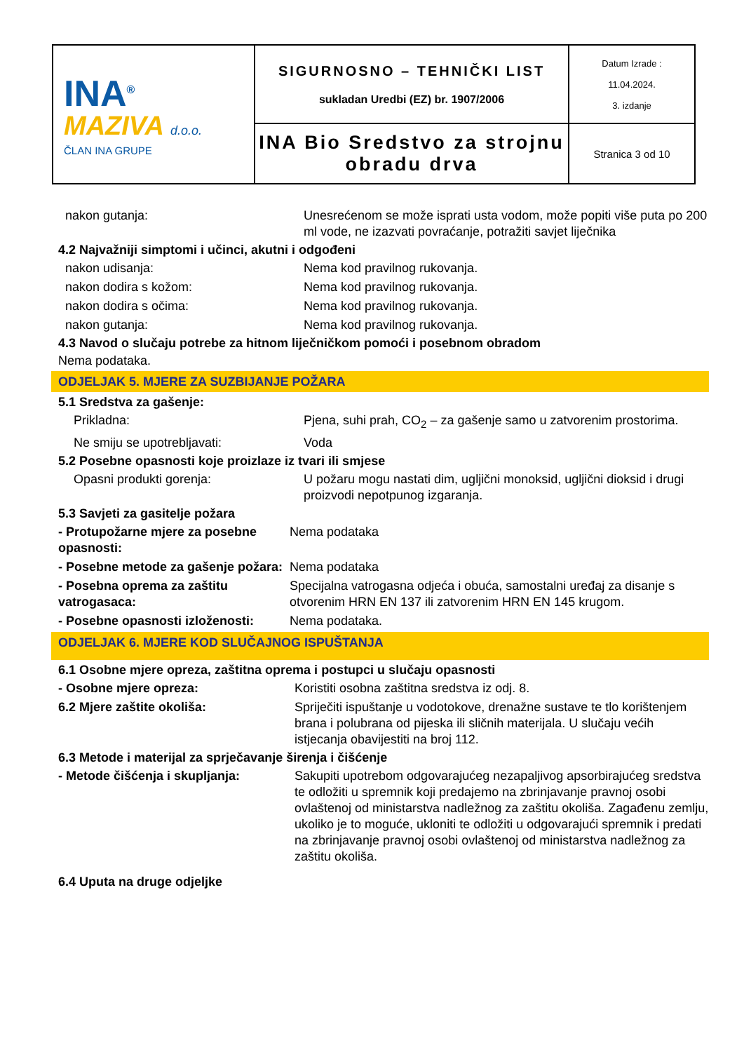| INA<sup>®</sup> MAZIVA d.o.o. ČLAN INA GRUPE | SIGURNOSNO – TEHNIČKI LIST sukladan Uredbi (EZ) br. 1907/2006 | Datum Izrade : 11.04.2024. 3. izdanje |
| | INA Bio Sredstvo za strojnu obradu drva | Stranica 3 od 10 |
nakon gutanja: Unesrećenom se može isprati usta vodom, može popiti više puta po 200 ml vode, ne izazvati povraćanje, potražiti savjet liječnika
4.2 Najvažniji simptomi i učinci, akutni i odgođeni
nakon udisanja: Nema kod pravilnog rukovanja.
nakon dodira s kožom: Nema kod pravilnog rukovanja.
nakon dodira s očima: Nema kod pravilnog rukovanja.
nakon gutanja: Nema kod pravilnog rukovanja.
4.3 Navod o slučaju potrebe za hitnom liječničkom pomoći i posebnom obradom
Nema podataka.
ODJELJAK 5. MJERE ZA SUZBIJANJE POŽARA
5.1 Sredstva za gašenje:
Prikladna: Pjena, suhi prah, CO<sub>2</sub> – za gašenje samo u zatvorenim prostorima.
Ne smiju se upotrebljavati: Voda
5.2 Posebne opasnosti koje proizlaze iz tvari ili smjese
Opasni produkti gorenja: U požaru mogu nastati dim, ugljični monoksid, ugljični dioksid i drugi proizvodi nepotpunog izgaranja.
5.3 Savjeti za gasitelje požara
- Protupožarne mjere za posebne opasnosti:
Nema podataka
- Posebne metode za gašenje požara:
Nema podataka
- Posebna oprema za zaštitu vatrogasaca:
Specijalna vatrogasna odjeća i obuća, samostalni uređaj za disanje s otvorenim HRN EN 137 ili zatvorenim HRN EN 145 krugom.
- Posebne opasnosti izloženosti:
Nema podataka.
ODJELJAK 6. MJERE KOD SLUČAJNOG ISPUŠTANJA
6.1 Osobne mjere opreza, zaštitna oprema i postupci u slučaju opasnosti
- Osobne mjere opreza: Koristiti osobna zaštitna sredstva iz odj. 8.
6.2 Mjere zaštite okoliša: Spriječiti ispuštanje u vodotokove, drenažne sustave te tlo korištenjem brana i polubrana od pijeska ili sličnih materijala. U slučaju većih istjecanja obavijestiti na broj 112.
6.3 Metode i materijal za sprječavanje širenja i čišćenje
- Metode čišćenja i skupljanja: Sakupiti upotrebom odgovarajućeg nezapaljivog apsorbirajućeg sredstva te odložiti u spremnik koji predajemo na zbrinjavanje pravnoj osobi ovlaštenoj od ministarstva nadležnog za zaštitu okoliša. Zagađenu zemlju, ukoliko je to moguće, ukloniti te odložiti u odgovarajući spremnik i predati na zbrinjavanje pravnoj osobi ovlaštenoj od ministarstva nadležnog za zaštitu okoliša.
6.4 Uputa na druge odjeljke